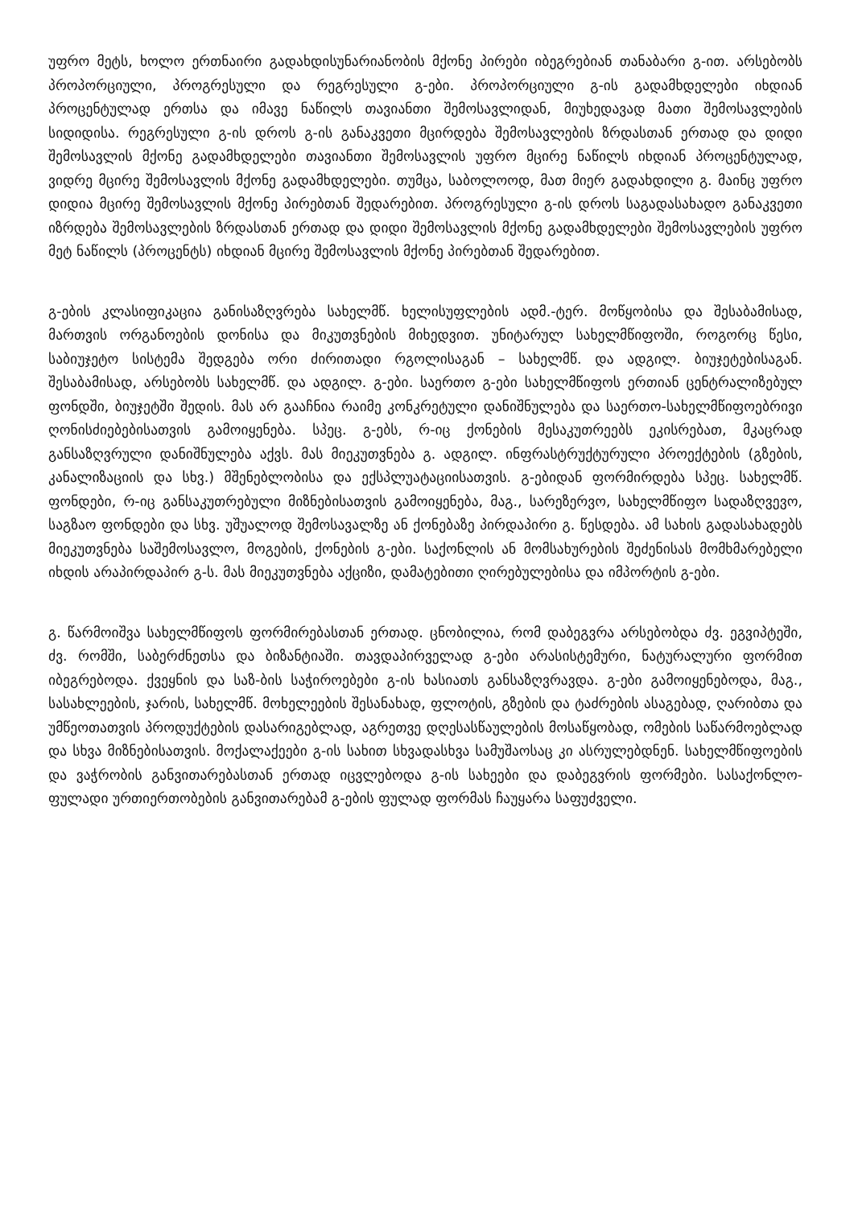უფრო მეტს, ხოლო ერთნაირი გადახდისუნარიანობის მქონე პირები იბეგრებიან თანაბარი გ-ით. არსებობს პროპორციული, პროგრესული და რეგრესული გ-ები. პროპორციული გ-ის გადამხდელები იხდიან პროცენტულად ერთსა და იმავე ნაწილს თავიანთი შემოსავლიდან, მიუხედავად მათი შემოსავლების სიდიდისა. რეგრესული გ-ის დროს გ-ის განაკვეთი მცირდება შემოსავლების ზრდასთან ერთად და დიდი შემოსავლის მქონე გადამხდელები თავიანთი შემოსავლის უფრო მცირე ნაწილს იხდიან პროცენტულად, ვიდრე მცირე შემოსავლის მქონე გადამხდელები. თუმცა, საბოლოოდ, მათ მიერ გადახდილი გ. მაინც უფრო დიდია მცირე შემოსავლის მქონე პირებთან შედარებით. პროგრესული გ-ის დროს საგადასახადო განაკვეთი იზრდება შემოსავლების ზრდასთან ერთად და დიდი შემოსავლის მქონე გადამხდელები შემოსავლების უფრო მეტ ნაწილს (პროცენტს) იხდიან მცირე შემოსავლის მქონე პირებთან შედარებით.
გ-ების კლასიფიკაცია განისაზღვრება სახელმწ. ხელისუფლების ადმ.-ტერ. მოწყობისა და შესაბამისად, მართვის ორგანოების დონისა და მიკუთვნების მიხედვით. უნიტარულ სახელმწიფოში, როგორც წესი, საბიუჯეტო სისტემა შედგება ორი ძირითადი რგოლისაგან – სახელმწ. და ადგილ. ბიუჯეტებისაგან. შესაბამისად, არსებობს სახელმწ. და ადგილ. გ-ები. საერთო გ-ები სახელმწიფოს ერთიან ცენტრალიზებულ ფონდში, ბიუჯეტში შედის. მას არ გააჩნია რაიმე კონკრეტული დანიშნულება და საერთო-სახელმწიფოებრივი ღონისძიებებისათვის გამოიყენება. სპეც. გ-ებს, რ-იც ქონების მესაკუთრეებს ეკისრებათ, მკაცრად განსაზღვრული დანიშნულება აქვს. მას მიეკუთვნება გ. ადგილ. ინფრასტრუქტურული პროექტების (გზების, კანალიზაციის და სხვ.) მშენებლობისა და ექსპლუატაციისათვის. გ-ებიდან ფორმირდება სპეც. სახელმწ. ფონდები, რ-იც განსაკუთრებული მიზნებისათვის გამოიყენება, მაგ., სარეზერვო, სახელმწიფო სადაზღვევო, საგზაო ფონდები და სხვ. უშუალოდ შემოსავალზე ან ქონებაზე პირდაპირი გ. წესდება. ამ სახის გადასახადებს მიეკუთვნება საშემოსავლო, მოგების, ქონების გ-ები. საქონლის ან მომსახურების შეძენისას მომხმარებელი იხდის არაპირდაპირ გ-ს. მას მიეკუთვნება აქციზი, დამატებითი ღირებულებისა და იმპორტის გ-ები.
გ. წარმოიშვა სახელმწიფოს ფორმირებასთან ერთად. ცნობილია, რომ დაბეგვრა არსებობდა ძვ. ეგვიპტეში, ძვ. რომში, საბერძნეთსა და ბიზანტიაში. თავდაპირველად გ-ები არასისტემური, ნატურალური ფორმით იბეგრებოდა. ქვეყნის და საზ-ბის საჭიროებები გ-ის ხასიათს განსაზღვრავდა. გ-ები გამოიყენებოდა, მაგ., სასახლეების, ჯარის, სახელმწ. მოხელეების შესანახად, ფლოტის, გზების და ტაძრების ასაგებად, ღარიბთა და უმწეოთათვის პროდუქტების დასარიგებლად, აგრეთვე დღესასწაულების მოსაწყობად, ომების საწარმოებლად და სხვა მიზნებისათვის. მოქალაქეები გ-ის სახით სხვადასხვა სამუშაოსაც კი ასრულებდნენ. სახელმწიფოების და ვაჭრობის განვითარებასთან ერთად იცვლებოდა გ-ის სახეები და დაბეგვრის ფორმები. სასაქონლო-ფულადი ურთიერთობების განვითარებამ გ-ების ფულად ფორმას ჩაუყარა საფუძველი.